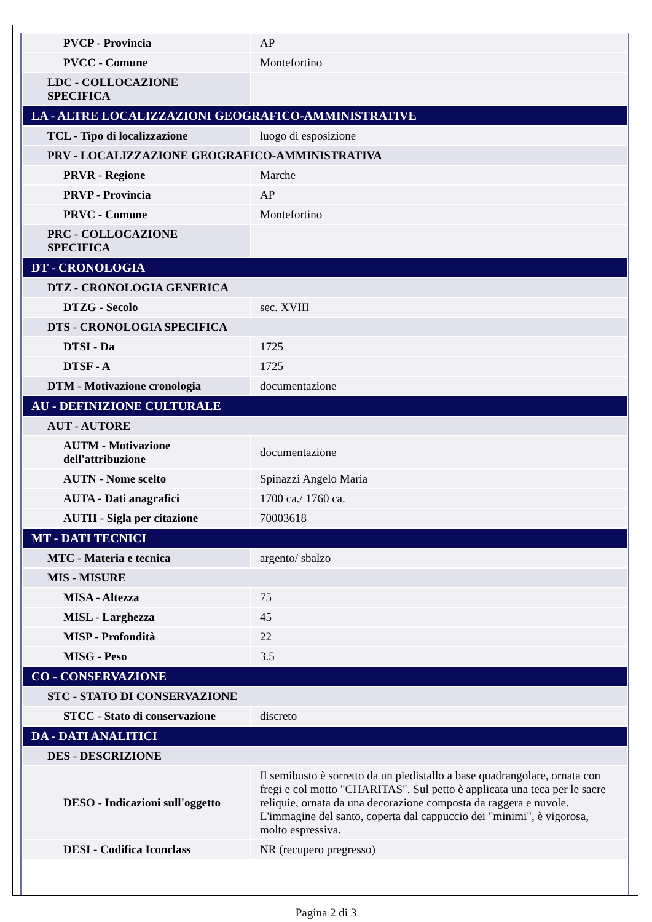| PVCP - Provincia | AP |
| PVCC - Comune | Montefortino |
| LDC - COLLOCAZIONE SPECIFICA | |
| LA - ALTRE LOCALIZZAZIONI GEOGRAFICO-AMMINISTRATIVE | |
| TCL - Tipo di localizzazione | luogo di esposizione |
| PRV - LOCALIZZAZIONE GEOGRAFICO-AMMINISTRATIVA | |
| PRVR - Regione | Marche |
| PRVP - Provincia | AP |
| PRVC - Comune | Montefortino |
| PRC - COLLOCAZIONE SPECIFICA | |
| DT - CRONOLOGIA | |
| DTZ - CRONOLOGIA GENERICA | |
| DTZG - Secolo | sec. XVIII |
| DTS - CRONOLOGIA SPECIFICA | |
| DTSI - Da | 1725 |
| DTSF - A | 1725 |
| DTM - Motivazione cronologia | documentazione |
| AU - DEFINIZIONE CULTURALE | |
| AUT - AUTORE | |
| AUTM - Motivazione dell'attribuzione | documentazione |
| AUTN - Nome scelto | Spinazzi Angelo Maria |
| AUTA - Dati anagrafici | 1700 ca./ 1760 ca. |
| AUTH - Sigla per citazione | 70003618 |
| MT - DATI TECNICI | |
| MTC - Materia e tecnica | argento/ sbalzo |
| MIS - MISURE | |
| MISA - Altezza | 75 |
| MISL - Larghezza | 45 |
| MISP - Profondità | 22 |
| MISG - Peso | 3.5 |
| CO - CONSERVAZIONE | |
| STC - STATO DI CONSERVAZIONE | |
| STCC - Stato di conservazione | discreto |
| DA - DATI ANALITICI | |
| DES - DESCRIZIONE | |
| DESO - Indicazioni sull'oggetto | Il semibusto è sorretto da un piedistallo a base quadrangolare, ornata con fregi e col motto "CHARITAS". Sul petto è applicata una teca per le sacre reliquie, ornata da una decorazione composta da raggera e nuvole. L'immagine del santo, coperta dal cappuccio dei "minimi", è vigorosa, molto espressiva. |
| DESI - Codifica Iconclass | NR (recupero pregresso) |
Pagina 2 di 3